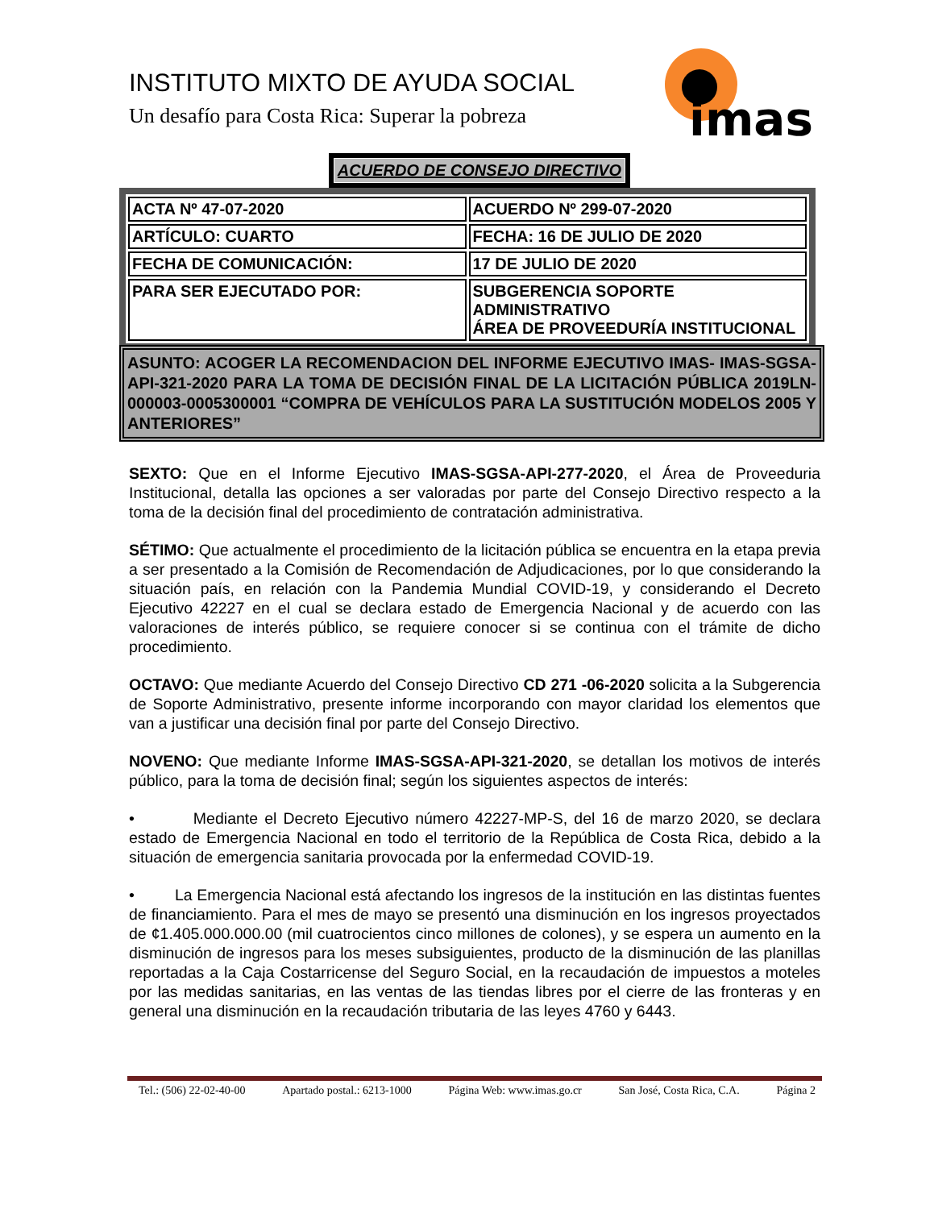INSTITUTO MIXTO DE AYUDA SOCIAL
Un desafío para Costa Rica: Superar la pobreza
imas
ACUERDO DE CONSEJO DIRECTIVO
| ACTA Nº 47-07-2020 | ACUERDO Nº 299-07-2020 |
| ARTÍCULO: CUARTO | FECHA: 16 DE JULIO DE 2020 |
| FECHA DE COMUNICACIÓN: | 17 DE JULIO DE 2020 |
| PARA SER EJECUTADO POR: | SUBGERENCIA SOPORTE ADMINISTRATIVO ÁREA DE PROVEEDURÍA INSTITUCIONAL |
ASUNTO: ACOGER LA RECOMENDACION DEL INFORME EJECUTIVO IMAS- IMAS-SGSA-API-321-2020 PARA LA TOMA DE DECISIÓN FINAL DE LA LICITACIÓN PÚBLICA 2019LN-000003-0005300001 “COMPRA DE VEHÍCULOS PARA LA SUSTITUCIÓN MODELOS 2005 Y ANTERIORES”
SEXTO: Que en el Informe Ejecutivo IMAS-SGSA-API-277-2020, el Área de Proveeduria Institucional, detalla las opciones a ser valoradas por parte del Consejo Directivo respecto a la toma de la decisión final del procedimiento de contratación administrativa.
SÉTIMO: Que actualmente el procedimiento de la licitación pública se encuentra en la etapa previa a ser presentado a la Comisión de Recomendación de Adjudicaciones, por lo que considerando la situación país, en relación con la Pandemia Mundial COVID-19, y considerando el Decreto Ejecutivo 42227 en el cual se declara estado de Emergencia Nacional y de acuerdo con las valoraciones de interés público, se requiere conocer si se continua con el trámite de dicho procedimiento.
OCTAVO: Que mediante Acuerdo del Consejo Directivo CD 271 -06-2020 solicita a la Subgerencia de Soporte Administrativo, presente informe incorporando con mayor claridad los elementos que van a justificar una decisión final por parte del Consejo Directivo.
NOVENO: Que mediante Informe IMAS-SGSA-API-321-2020, se detallan los motivos de interés público, para la toma de decisión final; según los siguientes aspectos de interés:
• Mediante el Decreto Ejecutivo número 42227-MP-S, del 16 de marzo 2020, se declara estado de Emergencia Nacional en todo el territorio de la República de Costa Rica, debido a la situación de emergencia sanitaria provocada por la enfermedad COVID-19.
• La Emergencia Nacional está afectando los ingresos de la institución en las distintas fuentes de financiamiento. Para el mes de mayo se presentó una disminución en los ingresos proyectados de ¢1.405.000.000.00 (mil cuatrocientos cinco millones de colones), y se espera un aumento en la disminución de ingresos para los meses subsiguientes, producto de la disminución de las planillas reportadas a la Caja Costarricense del Seguro Social, en la recaudación de impuestos a moteles por las medidas sanitarias, en las ventas de las tiendas libres por el cierre de las fronteras y en general una disminución en la recaudación tributaria de las leyes 4760 y 6443.
Tel.: (506) 22-02-40-00 Apartado postal.: 6213-1000 Página Web: www.imas.go.cr San José, Costa Rica, C.A. Página 2